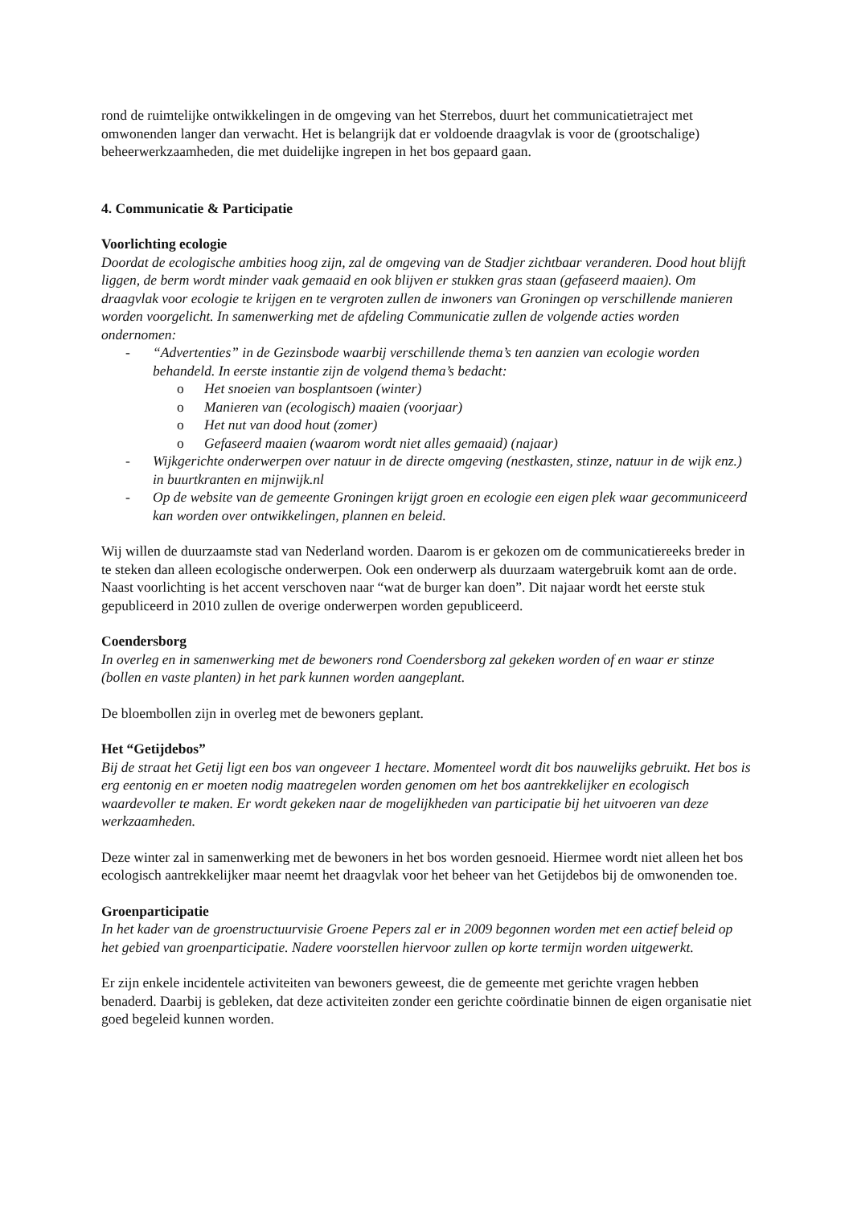rond de ruimtelijke ontwikkelingen in de omgeving van het Sterrebos, duurt het communicatietraject met omwonenden langer dan verwacht. Het is belangrijk dat er voldoende draagvlak is voor de (grootschalige) beheerwerkzaamheden, die met duidelijke ingrepen in het bos gepaard gaan.
4. Communicatie & Participatie
Voorlichting ecologie
Doordat de ecologische ambities hoog zijn, zal de omgeving van de Stadjer zichtbaar veranderen. Dood hout blijft liggen, de berm wordt minder vaak gemaaid en ook blijven er stukken gras staan (gefaseerd maaien). Om draagvlak voor ecologie te krijgen en te vergroten zullen de inwoners van Groningen op verschillende manieren worden voorgelicht. In samenwerking met de afdeling Communicatie zullen de volgende acties worden ondernomen:
- “Advertenties” in de Gezinsbode waarbij verschillende thema’s ten aanzien van ecologie worden behandeld. In eerste instantie zijn de volgend thema’s bedacht:
o Het snoeien van bosplantsoen (winter)
o Manieren van (ecologisch) maaien (voorjaar)
o Het nut van dood hout (zomer)
o Gefaseerd maaien (waarom wordt niet alles gemaaid) (najaar)
- Wijkgerichte onderwerpen over natuur in de directe omgeving (nestkasten, stinze, natuur in de wijk enz.) in buurtkranten en mijnwijk.nl
- Op de website van de gemeente Groningen krijgt groen en ecologie een eigen plek waar gecommuniceerd kan worden over ontwikkelingen, plannen en beleid.
Wij willen de duurzaamste stad van Nederland worden. Daarom is er gekozen om de communicatiereeks breder in te steken dan alleen ecologische onderwerpen. Ook een onderwerp als duurzaam watergebruik komt aan de orde. Naast voorlichting is het accent verschoven naar “wat de burger kan doen”. Dit najaar wordt het eerste stuk gepubliceerd in 2010 zullen de overige onderwerpen worden gepubliceerd.
Coendersborg
In overleg en in samenwerking met de bewoners rond Coendersborg zal gekeken worden of en waar er stinze (bollen en vaste planten) in het park kunnen worden aangeplant.
De bloembollen zijn in overleg met de bewoners geplant.
Het “Getijdebos”
Bij de straat het Getij ligt een bos van ongeveer 1 hectare. Momenteel wordt dit bos nauwelijks gebruikt. Het bos is erg eentonig en er moeten nodig maatregelen worden genomen om het bos aantrekkelijker en ecologisch waardevoller te maken. Er wordt gekeken naar de mogelijkheden van participatie bij het uitvoeren van deze werkzaamheden.
Deze winter zal in samenwerking met de bewoners in het bos worden gesnoeid. Hiermee wordt niet alleen het bos ecologisch aantrekkelijker maar neemt het draagvlak voor het beheer van het Getijdebos bij de omwonenden toe.
Groenparticipatie
In het kader van de groenstructuurvisie Groene Pepers zal er in 2009 begonnen worden met een actief beleid op het gebied van groenparticipatie. Nadere voorstellen hiervoor zullen op korte termijn worden uitgewerkt.
Er zijn enkele incidentele activiteiten van bewoners geweest, die de gemeente met gerichte vragen hebben benaderd. Daarbij is gebleken, dat deze activiteiten zonder een gerichte coördinatie binnen de eigen organisatie niet goed begeleid kunnen worden.